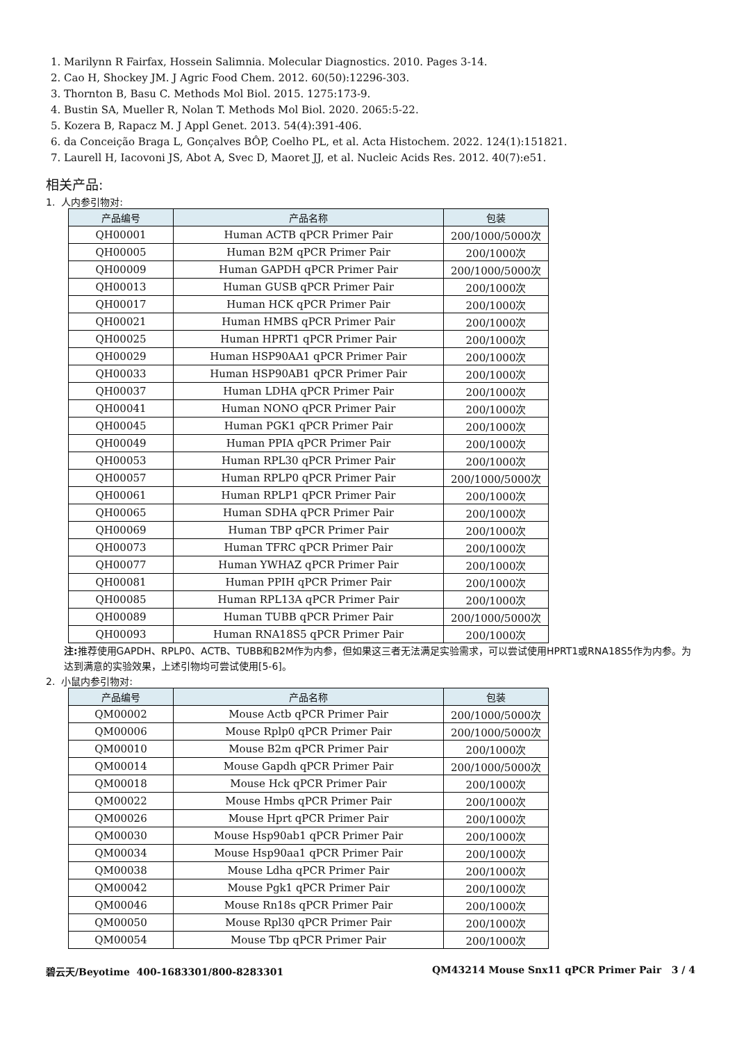1. Marilynn R Fairfax, Hossein Salimnia. Molecular Diagnostics. 2010. Pages 3-14.
2. Cao H, Shockey JM. J Agric Food Chem. 2012. 60(50):12296-303.
3. Thornton B, Basu C. Methods Mol Biol. 2015. 1275:173-9.
4. Bustin SA, Mueller R, Nolan T. Methods Mol Biol. 2020. 2065:5-22.
5. Kozera B, Rapacz M. J Appl Genet. 2013. 54(4):391-406.
6. da Conceição Braga L, Gonçalves BÔP, Coelho PL, et al. Acta Histochem. 2022. 124(1):151821.
7. Laurell H, Iacovoni JS, Abot A, Svec D, Maoret JJ, et al. Nucleic Acids Res. 2012. 40(7):e51.
相关产品:
1. 人内参引物对:
| 产品编号 | 产品名称 | 包装 |
| --- | --- | --- |
| QH00001 | Human ACTB qPCR Primer Pair | 200/1000/5000次 |
| QH00005 | Human B2M qPCR Primer Pair | 200/1000次 |
| QH00009 | Human GAPDH qPCR Primer Pair | 200/1000/5000次 |
| QH00013 | Human GUSB qPCR Primer Pair | 200/1000次 |
| QH00017 | Human HCK qPCR Primer Pair | 200/1000次 |
| QH00021 | Human HMBS qPCR Primer Pair | 200/1000次 |
| QH00025 | Human HPRT1 qPCR Primer Pair | 200/1000次 |
| QH00029 | Human HSP90AA1 qPCR Primer Pair | 200/1000次 |
| QH00033 | Human HSP90AB1 qPCR Primer Pair | 200/1000次 |
| QH00037 | Human LDHA qPCR Primer Pair | 200/1000次 |
| QH00041 | Human NONO qPCR Primer Pair | 200/1000次 |
| QH00045 | Human PGK1 qPCR Primer Pair | 200/1000次 |
| QH00049 | Human PPIA qPCR Primer Pair | 200/1000次 |
| QH00053 | Human RPL30 qPCR Primer Pair | 200/1000次 |
| QH00057 | Human RPLP0 qPCR Primer Pair | 200/1000/5000次 |
| QH00061 | Human RPLP1 qPCR Primer Pair | 200/1000次 |
| QH00065 | Human SDHA qPCR Primer Pair | 200/1000次 |
| QH00069 | Human TBP qPCR Primer Pair | 200/1000次 |
| QH00073 | Human TFRC qPCR Primer Pair | 200/1000次 |
| QH00077 | Human YWHAZ qPCR Primer Pair | 200/1000次 |
| QH00081 | Human PPIH qPCR Primer Pair | 200/1000次 |
| QH00085 | Human RPL13A qPCR Primer Pair | 200/1000次 |
| QH00089 | Human TUBB qPCR Primer Pair | 200/1000/5000次 |
| QH00093 | Human RNA18S5 qPCR Primer Pair | 200/1000次 |
注: 推荐使用GAPDH、RPLP0、ACTB、TUBB和B2M作为内参，但如果这三者无法满足实验需求，可以尝试使用HPRT1或RNA18S5作为内参。为达到满意的实验效果，上述引物均可尝试使用[5-6]。
2. 小鼠内参引物对:
| 产品编号 | 产品名称 | 包装 |
| --- | --- | --- |
| QM00002 | Mouse Actb qPCR Primer Pair | 200/1000/5000次 |
| QM00006 | Mouse Rplp0 qPCR Primer Pair | 200/1000/5000次 |
| QM00010 | Mouse B2m qPCR Primer Pair | 200/1000次 |
| QM00014 | Mouse Gapdh qPCR Primer Pair | 200/1000/5000次 |
| QM00018 | Mouse Hck qPCR Primer Pair | 200/1000次 |
| QM00022 | Mouse Hmbs qPCR Primer Pair | 200/1000次 |
| QM00026 | Mouse Hprt qPCR Primer Pair | 200/1000次 |
| QM00030 | Mouse Hsp90ab1 qPCR Primer Pair | 200/1000次 |
| QM00034 | Mouse Hsp90aa1 qPCR Primer Pair | 200/1000次 |
| QM00038 | Mouse Ldha qPCR Primer Pair | 200/1000次 |
| QM00042 | Mouse Pgk1 qPCR Primer Pair | 200/1000次 |
| QM00046 | Mouse Rn18s qPCR Primer Pair | 200/1000次 |
| QM00050 | Mouse Rpl30 qPCR Primer Pair | 200/1000次 |
| QM00054 | Mouse Tbp qPCR Primer Pair | 200/1000次 |
碧云天/Beyotime 400-1683301/800-8283301 QM43214 Mouse Snx11 qPCR Primer Pair 3 / 4